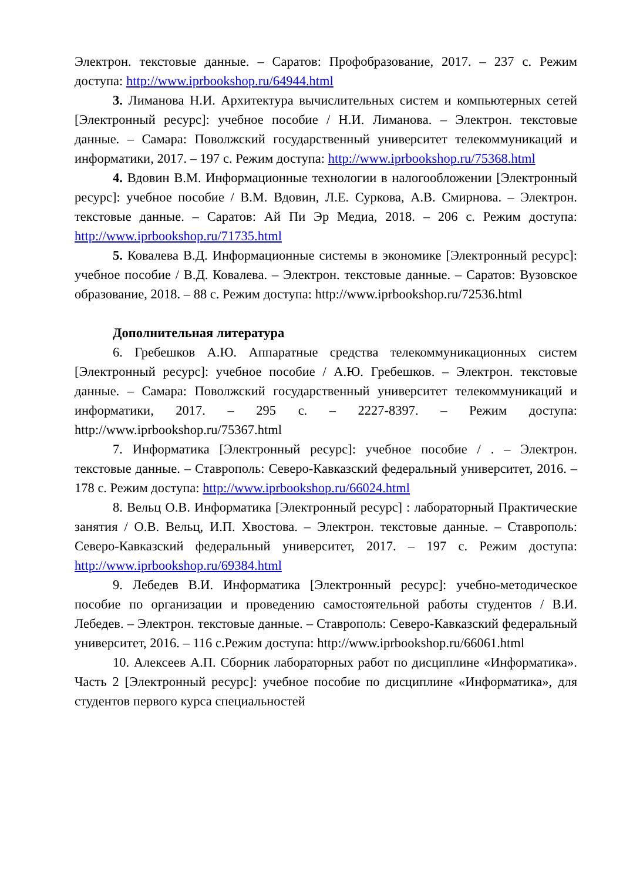Электрон. текстовые данные. – Саратов: Профобразование, 2017. – 237 с. Режим доступа: http://www.iprbookshop.ru/64944.html
3. Лиманова Н.И. Архитектура вычислительных систем и компьютерных сетей [Электронный ресурс]: учебное пособие / Н.И. Лиманова. – Электрон. текстовые данные. – Самара: Поволжский государственный университет телекоммуникаций и информатики, 2017. – 197 с. Режим доступа: http://www.iprbookshop.ru/75368.html
4. Вдовин В.М. Информационные технологии в налогообложении [Электронный ресурс]: учебное пособие / В.М. Вдовин, Л.Е. Суркова, А.В. Смирнова. – Электрон. текстовые данные. – Саратов: Ай Пи Эр Медиа, 2018. – 206 с. Режим доступа: http://www.iprbookshop.ru/71735.html
5. Ковалева В.Д. Информационные системы в экономике [Электронный ресурс]: учебное пособие / В.Д. Ковалева. – Электрон. текстовые данные. – Саратов: Вузовское образование, 2018. – 88 с. Режим доступа: http://www.iprbookshop.ru/72536.html
Дополнительная литература
6. Гребешков А.Ю. Аппаратные средства телекоммуникационных систем [Электронный ресурс]: учебное пособие / А.Ю. Гребешков. – Электрон. текстовые данные. – Самара: Поволжский государственный университет телекоммуникаций и информатики, 2017. – 295 с. – 2227-8397. – Режим доступа: http://www.iprbookshop.ru/75367.html
7. Информатика [Электронный ресурс]: учебное пособие / . – Электрон. текстовые данные. – Ставрополь: Северо-Кавказский федеральный университет, 2016. – 178 с. Режим доступа: http://www.iprbookshop.ru/66024.html
8. Вельц О.В. Информатика [Электронный ресурс] : лабораторный Практические занятия / О.В. Вельц, И.П. Хвостова. – Электрон. текстовые данные. – Ставрополь: Северо-Кавказский федеральный университет, 2017. – 197 с. Режим доступа: http://www.iprbookshop.ru/69384.html
9. Лебедев В.И. Информатика [Электронный ресурс]: учебно-методическое пособие по организации и проведению самостоятельной работы студентов / В.И. Лебедев. – Электрон. текстовые данные. – Ставрополь: Северо-Кавказский федеральный университет, 2016. – 116 с.Режим доступа: http://www.iprbookshop.ru/66061.html
10. Алексеев А.П. Сборник лабораторных работ по дисциплине «Информатика». Часть 2 [Электронный ресурс]: учебное пособие по дисциплине «Информатика», для студентов первого курса специальностей